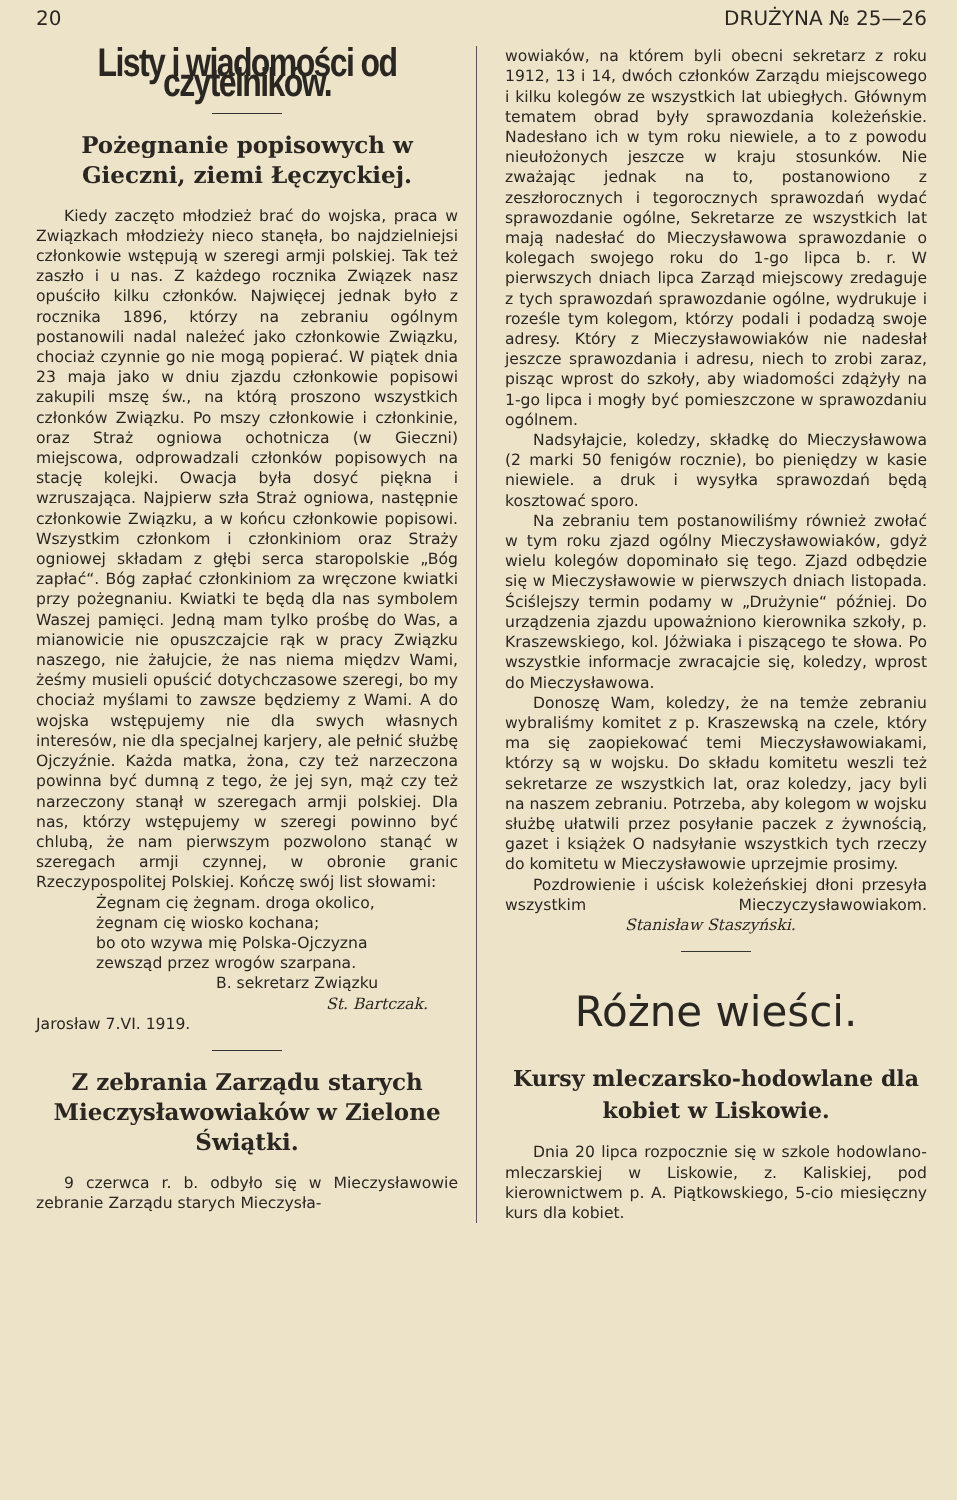20 DRUŻYNA № 25—26
Listy i wiadomości od czytelników.
Pożegnanie popisowych w Gieczni, ziemi Łęczyckiej.
Kiedy zaczęto młodzież brać do wojska, praca w Związkach młodzieży nieco stanęła, bo najdzielniejsi członkowie wstępują w szeregi armji polskiej. Tak też zaszło i u nas. Z każdego rocznika Związek nasz opuściło kilku członków. Najwięcej jednak było z rocznika 1896, którzy na zebraniu ogólnym postanowili nadal należeć jako członkowie Związku, chociaż czynnie go nie mogą popierać. W piątek dnia 23 maja jako w dniu zjazdu członkowie popisowi zakupili mszę św., na którą proszono wszystkich członków Związku. Po mszy członkowie i członkinie, oraz Straż ogniowa ochotnicza (w Gieczni) miejscowa, odprowadzali członków popisowych na stację kolejki. Owacja była dosyć piękna i wzruszająca. Najpierw szła Straż ogniowa, następnie członkowie Związku, a w końcu członkowie popisowi. Wszystkim członkom i członkiniom oraz Straży ogniowej składam z głębi serca staropolskie „Bóg zapłać“. Bóg zapłać członkiniom za wręczone kwiatki przy pożegnaniu. Kwiatki te będą dla nas symbolem Waszej pamięci. Jedną mam tylko prośbę do Was, a mianowicie nie opuszczajcie rąk w pracy Związku naszego, nie żałujcie, że nas niema międzv Wami, żeśmy musieli opuścić dotychczasowe szeregi, bo my chociaż myślami to zawsze będziemy z Wami. A do wojska wstępujemy nie dla swych własnych interesów, nie dla specjalnej karjery, ale pełnić służbę Ojczyźnie. Każda matka, żona, czy też narzeczona powinna być dumną z tego, że jej syn, mąż czy też narzeczony stanął w szeregach armji polskiej. Dla nas, którzy wstępujemy w szeregi powinno być chlubą, że nam pierwszym pozwolono stanąć w szeregach armji czynnej, w obronie granic Rzeczypospolitej Polskiej. Kończę swój list słowami:
Żegnam cię żegnam. droga okolico,
żegnam cię wiosko kochana;
bo oto wzywa mię Polska-Ojczyzna
zewsząd przez wrogów szarpana.
B. sekretarz Związku
St. Bartczak.
Jarosław 7.VI. 1919.
Z zebrania Zarządu starych Mieczysławowiaków w Zielone Świątki.
9 czerwca r. b. odbyło się w Mieczysławowie zebranie Zarządu starych Mieczysła-
wowiaków, na którem byli obecni sekretarz z roku 1912, 13 i 14, dwóch członków Zarządu miejscowego i kilku kolegów ze wszystkich lat ubiegłych. Głównym tematem obrad były sprawozdania koleżeńskie. Nadesłano ich w tym roku niewiele, a to z powodu nieułożonych jeszcze w kraju stosunków. Nie zważając jednak na to, postanowiono z zeszłorocznych i tegorocznych sprawozdań wydać sprawozdanie ogólne, Sekretarze ze wszystkich lat mają nadesłać do Mieczysławowa sprawozdanie o kolegach swojego roku do 1-go lipca b. r. W pierwszych dniach lipca Zarząd miejscowy zredaguje z tych sprawozdań sprawozdanie ogólne, wydrukuje i roześle tym kolegom, którzy podali i podadzą swoje adresy. Który z Mieczysławowiaków nie nadesłał jeszcze sprawozdania i adresu, niech to zrobi zaraz, pisząc wprost do szkoły, aby wiadomości zdążyły na 1-go lipca i mogły być pomieszczone w sprawozdaniu ogólnem.
Nadsyłajcie, koledzy, składkę do Mieczysławowa (2 marki 50 fenigów rocznie), bo pieniędzy w kasie niewiele. a druk i wysyłka sprawozdań będą kosztować sporo.
Na zebraniu tem postanowiliśmy również zwołać w tym roku zjazd ogólny Mieczysławowiaków, gdyż wielu kolegów dopominało się tego. Zjazd odbędzie się w Mieczysławowie w pierwszych dniach listopada. Ściślejszy termin podamy w „Drużynie“ później. Do urządzenia zjazdu upoważniono kierownika szkoły, p. Kraszewskiego, kol. Jóżwiaka i piszącego te słowa. Po wszystkie informacje zwracajcie się, koledzy, wprost do Mieczysławowa.
Donoszę Wam, koledzy, że na temże zebraniu wybraliśmy komitet z p. Kraszewską na czele, który ma się zaopiekować temi Mieczysławowiakami, którzy są w wojsku. Do składu komitetu weszli też sekretarze ze wszystkich lat, oraz koledzy, jacy byli na naszem zebraniu. Potrzeba, aby kolegom w wojsku służbę ułatwili przez posyłanie paczek z żywnością, gazet i książek O nadsyłanie wszystkich tych rzeczy do komitetu w Mieczysławowie uprzejmie prosimy.
Pozdrowienie i uścisk koleżeńskiej dłoni przesyła wszystkim Mieczyczysławowiakom. Stanisław Staszyński.
Różne wieści.
Kursy mleczarsko-hodowlane dla kobiet w Liskowie.
Dnia 20 lipca rozpocznie się w szkole hodowlano-mleczarskiej w Liskowie, z. Kaliskiej, pod kierownictwem p. A. Piątkowskiego, 5-cio miesięczny kurs dla kobiet.